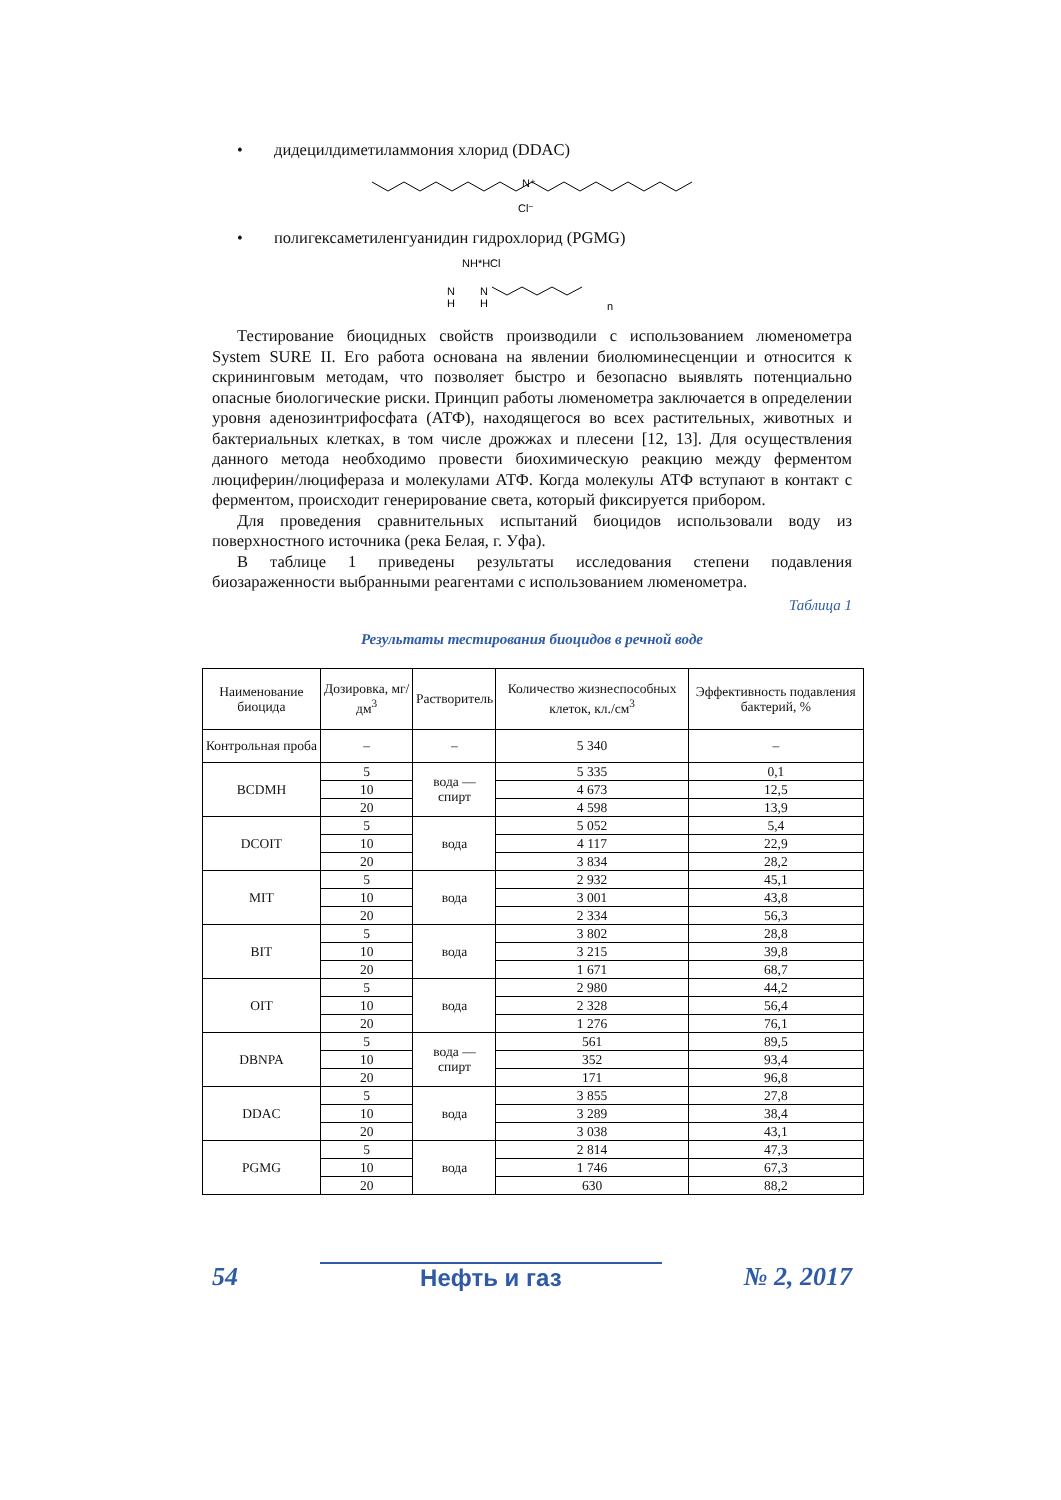• дидецилдиметиламмония хлорид (DDAC)
N⁺
Cl⁻
• полигексаметиленгуанидин гидрохлорид (PGMG)
NH*HCl
N
H
N
H
n
Тестирование биоцидных свойств производили с использованием люменометра System SURE II. Его работа основана на явлении биолюминесценции и относится к скрининговым методам, что позволяет быстро и безопасно выявлять потенциально опасные биологические риски. Принцип работы люменометра заключается в определении уровня аденозинтрифосфата (АТФ), находящегося во всех растительных, животных и бактериальных клетках, в том числе дрожжах и плесени [12, 13]. Для осуществления данного метода необходимо провести биохимическую реакцию между ферментом люциферин/люцифераза и молекулами АТФ. Когда молекулы АТФ вступают в контакт с ферментом, происходит генерирование света, который фиксируется прибором.
Для проведения сравнительных испытаний биоцидов использовали воду из поверхностного источника (река Белая, г. Уфа).
В таблице 1 приведены результаты исследования степени подавления биозараженности выбранными реагентами с использованием люменометра.
Таблица 1
Результаты тестирования биоцидов в речной воде
| Наименование биоцида | Дозировка, мг/дм<sup>3</sup> | Растворитель | Количество жизнеспособных клеток, кл./см<sup>3</sup> | Эффективность подавления бактерий, % |
| --- | --- | --- | --- | --- |
| Контрольная проба | – | – | 5 340 | – |
| BCDMH | 5 | вода — спирт | 5 335 | 0,1 |
| | 10 | | 4 673 | 12,5 |
| | 20 | | 4 598 | 13,9 |
| DCOIT | 5 | вода | 5 052 | 5,4 |
| | 10 | | 4 117 | 22,9 |
| | 20 | | 3 834 | 28,2 |
| MIT | 5 | вода | 2 932 | 45,1 |
| | 10 | | 3 001 | 43,8 |
| | 20 | | 2 334 | 56,3 |
| BIT | 5 | вода | 3 802 | 28,8 |
| | 10 | | 3 215 | 39,8 |
| | 20 | | 1 671 | 68,7 |
| OIT | 5 | вода | 2 980 | 44,2 |
| | 10 | | 2 328 | 56,4 |
| | 20 | | 1 276 | 76,1 |
| DBNPA | 5 | вода — спирт | 561 | 89,5 |
| | 10 | | 352 | 93,4 |
| | 20 | | 171 | 96,8 |
| DDAC | 5 | вода | 3 855 | 27,8 |
| | 10 | | 3 289 | 38,4 |
| | 20 | | 3 038 | 43,1 |
| PGMG | 5 | вода | 2 814 | 47,3 |
| | 10 | | 1 746 | 67,3 |
| | 20 | | 630 | 88,2 |
54 Нефть и газ № 2, 2017